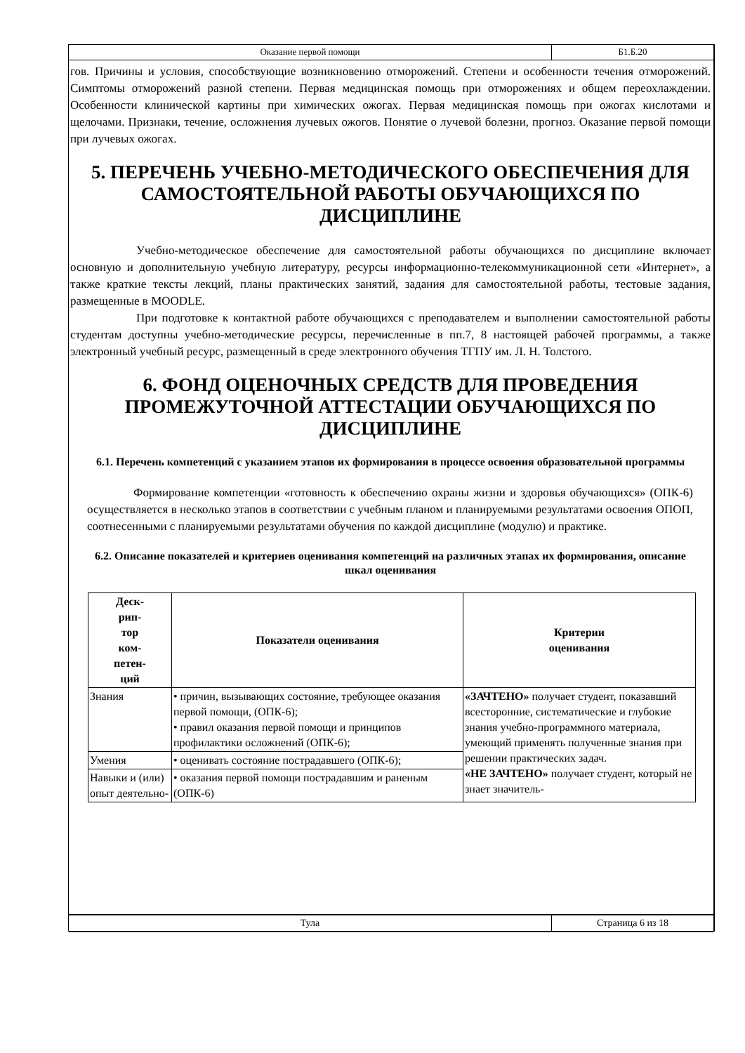Оказание первой помощи
Б1.Б.20
гов. Причины и условия, способствующие возникновению отморожений. Степени и особенности течения отморожений. Симптомы отморожений разной степени. Первая медицинская помощь при отморожениях и общем переохлаждении. Особенности клинической картины при химических ожогах. Первая медицинская помощь при ожогах кислотами и щелочами. Признаки, течение, осложнения лучевых ожогов. Понятие о лучевой болезни, прогноз. Оказание первой помощи при лучевых ожогах.
5. ПЕРЕЧЕНЬ УЧЕБНО-МЕТОДИЧЕСКОГО ОБЕСПЕЧЕНИЯ ДЛЯ САМОСТОЯТЕЛЬНОЙ РАБОТЫ ОБУЧАЮЩИХСЯ ПО ДИСЦИПЛИНЕ
Учебно-методическое обеспечение для самостоятельной работы обучающихся по дисциплине включает основную и дополнительную учебную литературу, ресурсы информационно-телекоммуникационной сети «Интернет», а также краткие тексты лекций, планы практических занятий, задания для самостоятельной работы, тестовые задания, размещенные в MOODLE.
При подготовке к контактной работе обучающихся с преподавателем и выполнении самостоятельной работы студентам доступны учебно-методические ресурсы, перечисленные в пп.7, 8 настоящей рабочей программы, а также электронный учебный ресурс, размещенный в среде электронного обучения ТГПУ им. Л. Н. Толстого.
6. ФОНД ОЦЕНОЧНЫХ СРЕДСТВ ДЛЯ ПРОВЕДЕНИЯ ПРОМЕЖУТОЧНОЙ АТТЕСТАЦИИ ОБУЧАЮЩИХСЯ ПО ДИСЦИПЛИНЕ
6.1. Перечень компетенций с указанием этапов их формирования в процессе освоения образовательной программы
Формирование компетенции «готовность к обеспечению охраны жизни и здоровья обучающихся» (ОПК-6) осуществляется в несколько этапов в соответствии с учебным планом и планируемыми результатами освоения ОПОП, соотнесенными с планируемыми результатами обучения по каждой дисциплине (модулю) и практике.
6.2. Описание показателей и критериев оценивания компетенций на различных этапах их формирования, описание шкал оценивания
| Деск- рип- тор ком- петен- ций | Показатели оценивания | Критерии оценивания |
| --- | --- | --- |
| Знания | • причин, вызывающих состояние, требующее оказания первой помощи, (ОПК-6); • правил оказания первой помощи и принципов профилактики осложнений (ОПК-6); | «ЗАЧТЕНО» получает студент, показавший всесторонние, систематические и глубокие знания учебно-программного материала, умеющий применять полученные знания при решении практических задач. «НЕ ЗАЧТЕНО» получает студент, который не знает значитель- |
| Умения | • оценивать состояние пострадавшего (ОПК-6); | |
| Навыки и (или) опыт деятельно- | • оказания первой помощи пострадавшим и раненым (ОПК-6) | |
Тула
Страница 6 из 18